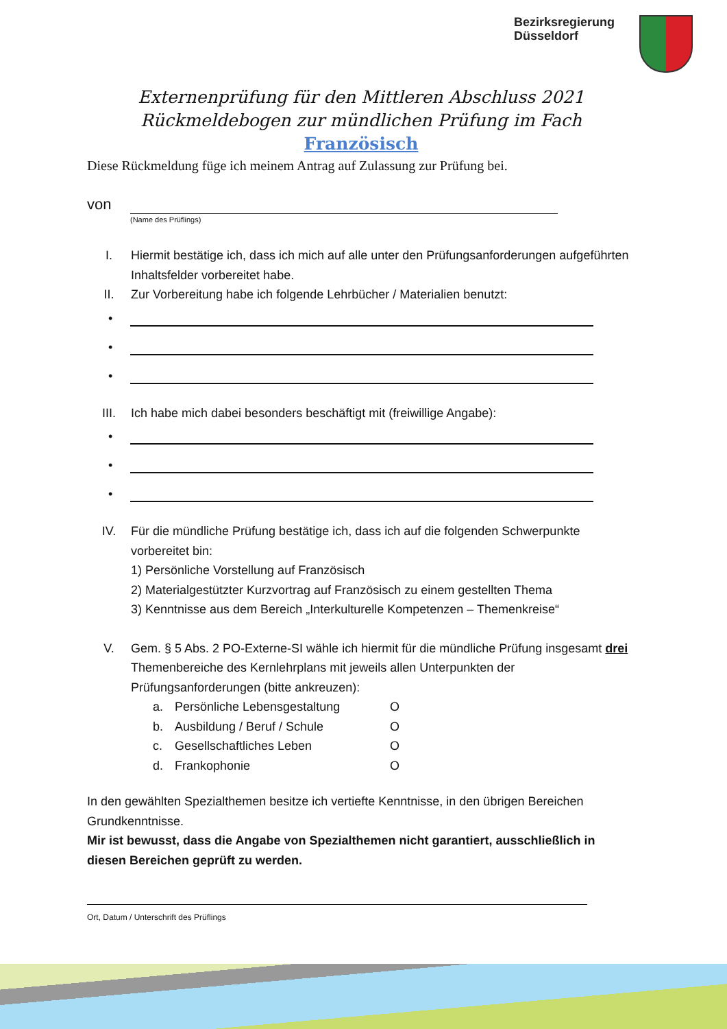Bezirksregierung
Düsseldorf
Externenprüfung für den Mittleren Abschluss 2021
Rückmeldebogen zur mündlichen Prüfung im Fach
Französisch
Diese Rückmeldung füge ich meinem Antrag auf Zulassung zur Prüfung bei.
von
(Name des Prüflings)
I. Hiermit bestätige ich, dass ich mich auf alle unter den Prüfungsanforderungen aufgeführten Inhaltsfelder vorbereitet habe.
II. Zur Vorbereitung habe ich folgende Lehrbücher / Materialien benutzt:
•
•
•
III. Ich habe mich dabei besonders beschäftigt mit (freiwillige Angabe):
•
•
•
IV. Für die mündliche Prüfung bestätige ich, dass ich auf die folgenden Schwerpunkte vorbereitet bin:
1) Persönliche Vorstellung auf Französisch
2) Materialgestützter Kurzvortrag auf Französisch zu einem gestellten Thema
3) Kenntnisse aus dem Bereich „Interkulturelle Kompetenzen – Themenkreise“
V. Gem. § 5 Abs. 2 PO-Externe-SI wähle ich hiermit für die mündliche Prüfung insgesamt drei Themenbereiche des Kernlehrplans mit jeweils allen Unterpunkten der Prüfungsanforderungen (bitte ankreuzen):
a. Persönliche Lebensgestaltung O
b. Ausbildung / Beruf / Schule O
c. Gesellschaftliches Leben O
d. Frankophonie O
In den gewählten Spezialthemen besitze ich vertiefte Kenntnisse, in den übrigen Bereichen Grundkenntnisse.
Mir ist bewusst, dass die Angabe von Spezialthemen nicht garantiert, ausschließlich in diesen Bereichen geprüft zu werden.
Ort, Datum / Unterschrift des Prüflings